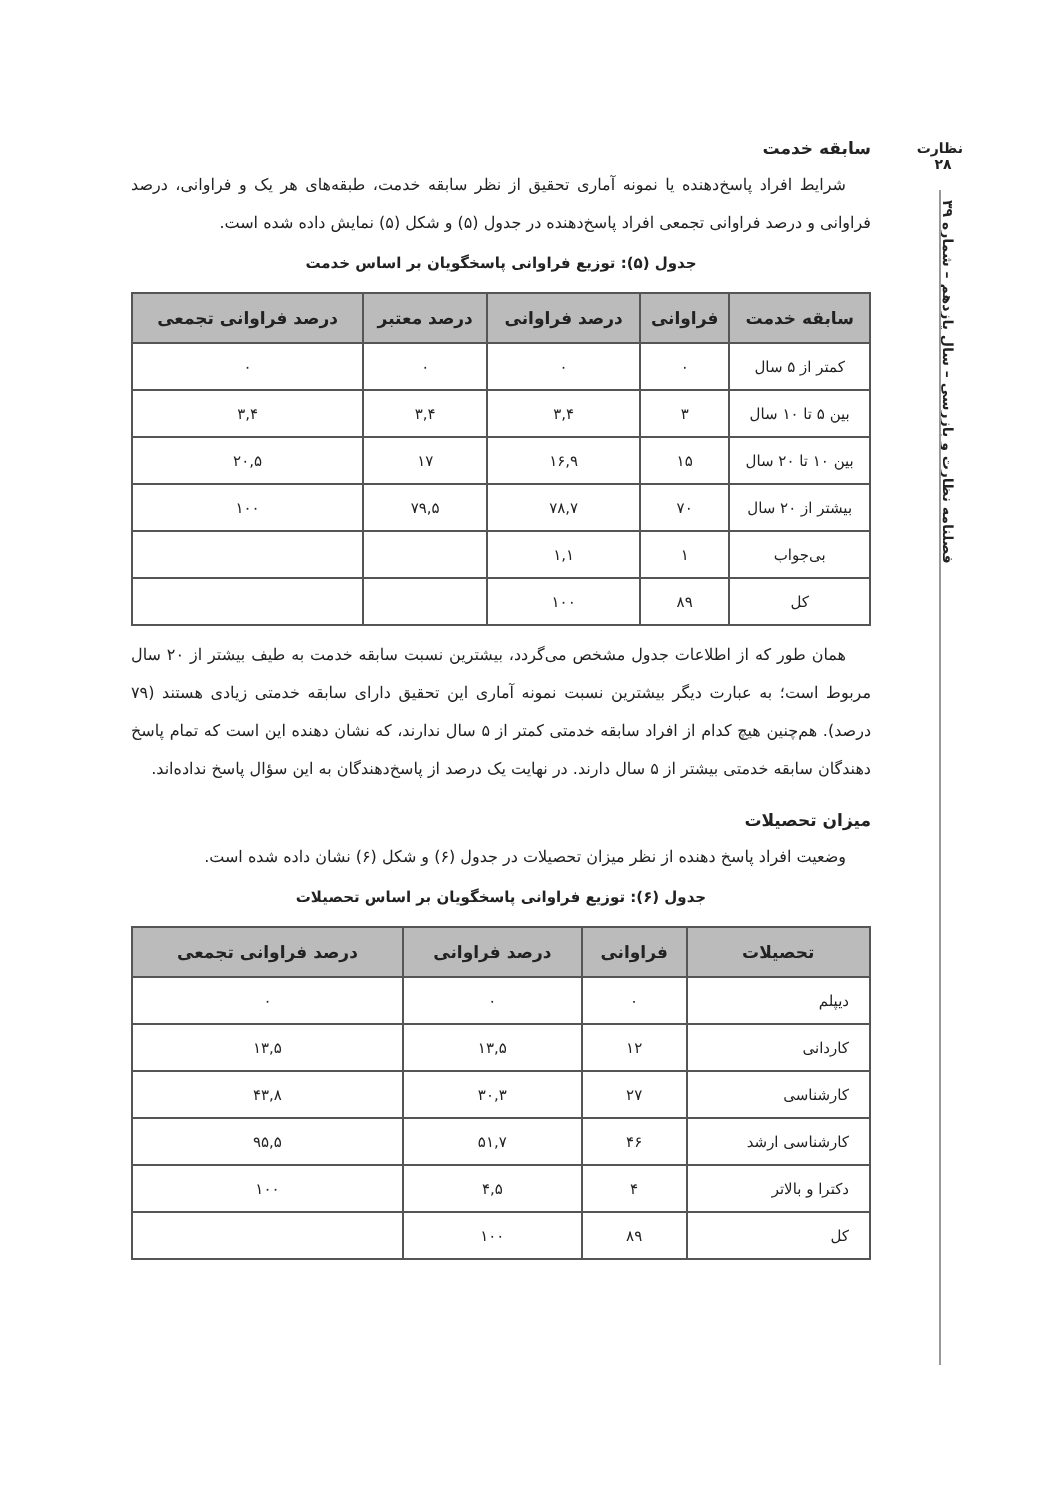نظارت
۲۸
فصلنامه نظارت و بازرسی – سال یازدهم – شماره ۳۹
سابقه خدمت
شرایط افراد پاسخ‌دهنده یا نمونه آماری تحقیق از نظر سابقه خدمت، طبقه‌های هر یک و فراوانی، درصد فراوانی و درصد فراوانی تجمعی افراد پاسخ‌دهنده در جدول (۵) و شکل (۵) نمایش داده شده است.
جدول (۵): توزیع فراوانی پاسخگویان بر اساس خدمت
| سابقه خدمت | فراوانی | درصد فراوانی | درصد معتبر | درصد فراوانی تجمعی |
| --- | --- | --- | --- | --- |
| کمتر از ۵ سال | ۰ | ۰ | ۰ | ۰ |
| بین ۵ تا ۱۰ سال | ۳ | ۳,۴ | ۳,۴ | ۳,۴ |
| بین ۱۰ تا ۲۰ سال | ۱۵ | ۱۶,۹ | ۱۷ | ۲۰,۵ |
| بیشتر از ۲۰ سال | ۷۰ | ۷۸,۷ | ۷۹,۵ | ۱۰۰ |
| بی‌جواب | ۱ | ۱,۱ | | |
| کل | ۸۹ | ۱۰۰ | | |
همان طور که از اطلاعات جدول مشخص می‌گردد، بیشترین نسبت سابقه خدمت به طیف بیشتر از ۲۰ سال مربوط است؛ به عبارت دیگر بیشترین نسبت نمونه آماری این تحقیق دارای سابقه خدمتی زیادی هستند (۷۹ درصد). هم‌چنین هیچ کدام از افراد سابقه خدمتی کمتر از ۵ سال ندارند، که نشان دهنده این است که تمام پاسخ دهندگان سابقه خدمتی بیشتر از ۵ سال دارند. در نهایت یک درصد از پاسخ‌دهندگان به این سؤال پاسخ نداده‌اند.
میزان تحصیلات
وضعیت افراد پاسخ دهنده از نظر میزان تحصیلات در جدول (۶) و شکل (۶) نشان داده شده است.
جدول (۶): توزیع فراوانی پاسخگویان بر اساس تحصیلات
| تحصیلات | فراوانی | درصد فراوانی | درصد فراوانی تجمعی |
| --- | --- | --- | --- |
| دیپلم | ۰ | ۰ | ۰ |
| کاردانی | ۱۲ | ۱۳,۵ | ۱۳,۵ |
| کارشناسی | ۲۷ | ۳۰,۳ | ۴۳,۸ |
| کارشناسی ارشد | ۴۶ | ۵۱,۷ | ۹۵,۵ |
| دکترا و بالاتر | ۴ | ۴,۵ | ۱۰۰ |
| کل | ۸۹ | ۱۰۰ | |